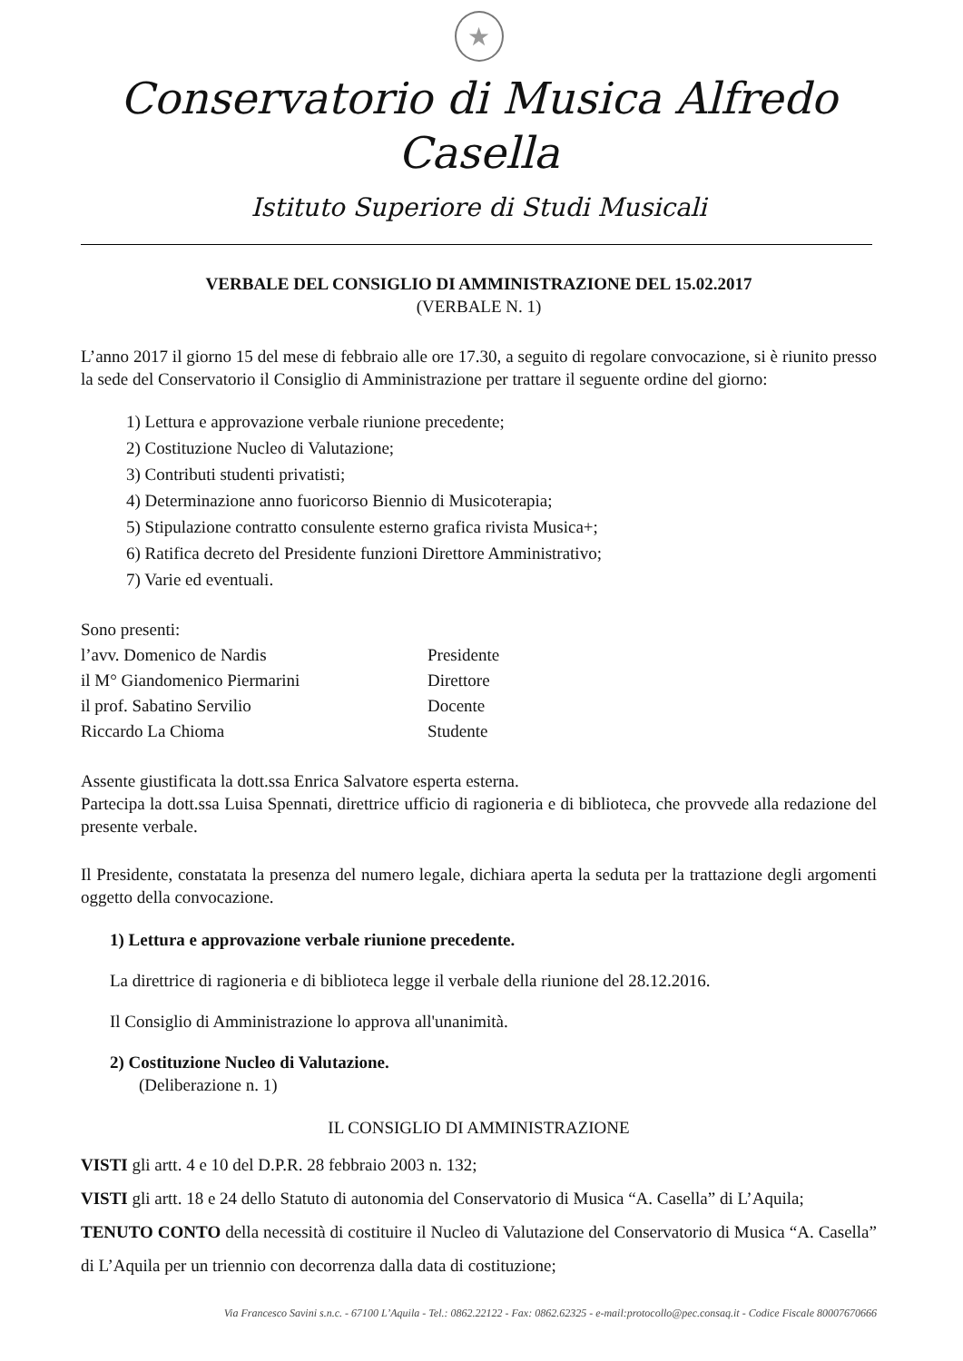★
Conservatorio di Musica Alfredo Casella
Istituto Superiore di Studi Musicali
VERBALE DEL CONSIGLIO DI AMMINISTRAZIONE DEL 15.02.2017
(VERBALE N. 1)
L’anno 2017 il giorno 15 del mese di febbraio alle ore 17.30, a seguito di regolare convocazione, si è riunito presso la sede del Conservatorio il Consiglio di Amministrazione per trattare il seguente ordine del giorno:
1) Lettura e approvazione verbale riunione precedente;
2) Costituzione Nucleo di Valutazione;
3) Contributi studenti privatisti;
4) Determinazione anno fuoricorso Biennio di Musicoterapia;
5) Stipulazione contratto consulente esterno grafica rivista Musica+;
6) Ratifica decreto del Presidente funzioni Direttore Amministrativo;
7) Varie ed eventuali.
Sono presenti:
l’avv. Domenico de Nardis Presidente
il M° Giandomenico Piermarini Direttore
il prof. Sabatino Servilio Docente
Riccardo La Chioma Studente
Assente giustificata la dott.ssa Enrica Salvatore esperta esterna.
Partecipa la dott.ssa Luisa Spennati, direttrice ufficio di ragioneria e di biblioteca, che provvede alla redazione del presente verbale.
Il Presidente, constatata la presenza del numero legale, dichiara aperta la seduta per la trattazione degli argomenti oggetto della convocazione.
1) Lettura e approvazione verbale riunione precedente.
La direttrice di ragioneria e di biblioteca legge il verbale della riunione del 28.12.2016.
Il Consiglio di Amministrazione lo approva all'unanimità.
2) Costituzione Nucleo di Valutazione.
(Deliberazione n. 1)
IL CONSIGLIO DI AMMINISTRAZIONE
VISTI gli artt. 4 e 10 del D.P.R. 28 febbraio 2003 n. 132;
VISTI gli artt. 18 e 24 dello Statuto di autonomia del Conservatorio di Musica “A. Casella” di L’Aquila;
TENUTO CONTO della necessità di costituire il Nucleo di Valutazione del Conservatorio di Musica “A. Casella” di L’Aquila per un triennio con decorrenza dalla data di costituzione;
Via Francesco Savini s.n.c. - 67100 L’Aquila - Tel.: 0862.22122 - Fax: 0862.62325 - e-mail:protocollo@pec.consaq.it - Codice Fiscale 80007670666